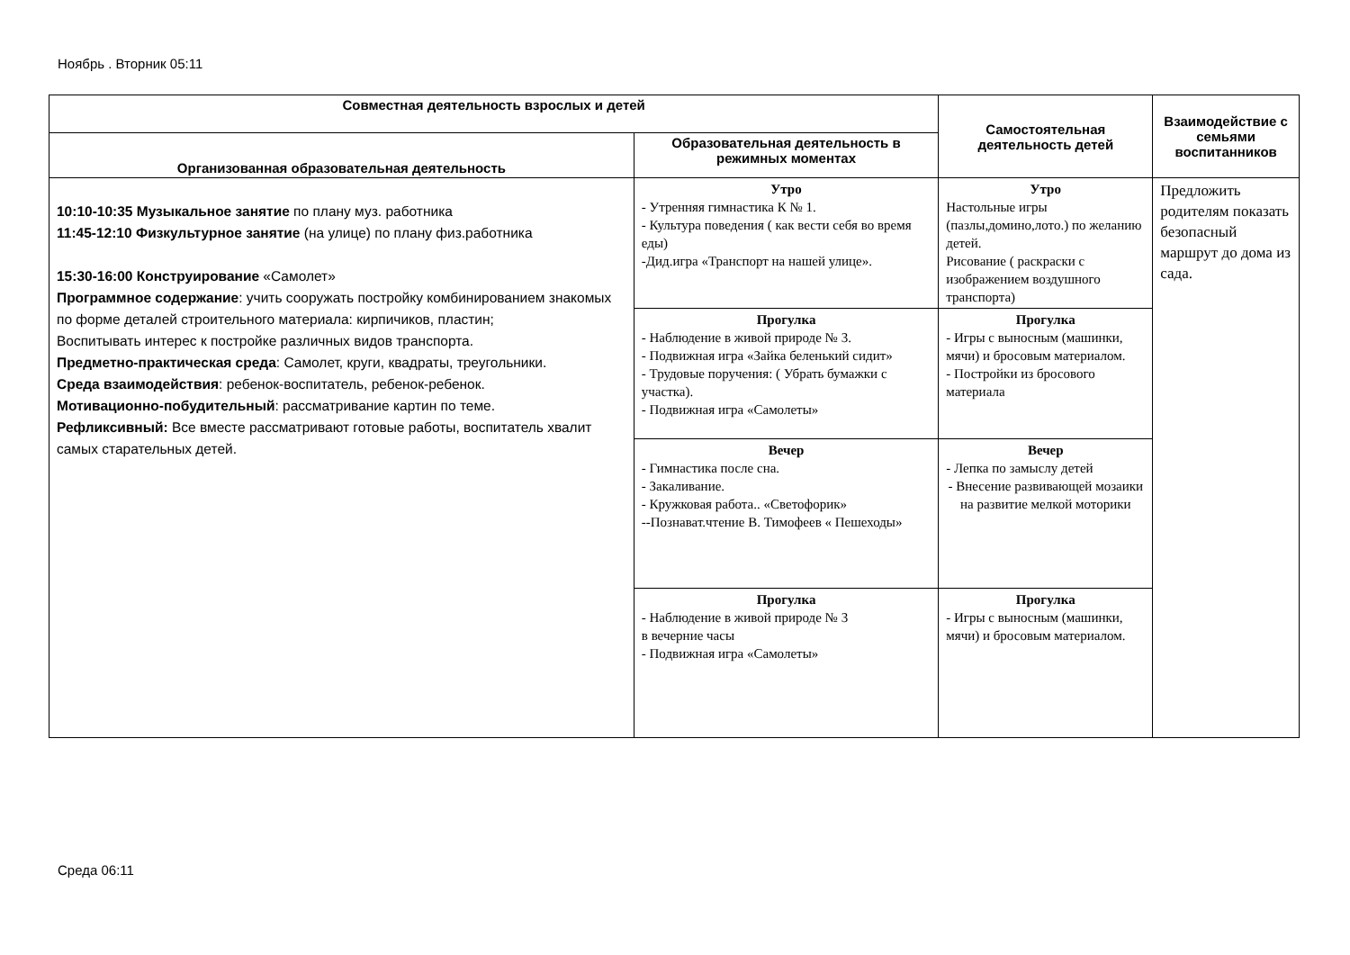Ноябрь . Вторник 05:11
| Совместная деятельность взрослых и детей | | Самостоятельная деятельность детей | Взаимодействие с семьями воспитанников |
| --- | --- | --- | --- |
| Организованная образовательная деятельность | Образовательная деятельность в режимных моментах | | |
| 10:10-10:35 Музыкальное занятие по плану муз. работника 11:45-12:10 Физкультурное занятие (на улице) по плану физ.работника 15:30-16:00 Конструирование «Самолет» Программное содержание : учить сооружать постройку комбинированием знакомых по форме деталей строительного материала: кирпичиков, пластин; Воспитывать интерес к постройке различных видов транспорта. Предметно-практическая среда : Самолет, круги, квадраты, треугольники. Среда взаимодействия : ребенок-воспитатель, ребенок-ребенок. Мотивационно-побудительный : рассматривание картин по теме. Рефликсивный: Все вместе рассматривают готовые работы, воспитатель хвалит самых старательных детей. | Утро - Утренняя гимнастика К № 1. - Культура поведения ( как вести себя во время еды) -Дид.игра «Транспорт на нашей улице». | Утро Настольные игры (пазлы,домино,лото.) по желанию детей. Рисование ( раскраски с изображением воздушного транспорта) | Предложить родителям показать безопасный маршрут до дома из сада. |
| | Прогулка - Наблюдение в живой природе № 3. - Подвижная игра «Зайка беленький сидит» - Трудовые поручения: ( Убрать бумажки с участка). - Подвижная игра «Самолеты» | Прогулка - Игры с выносным (машинки, мячи) и бросовым материалом. - Постройки из бросового материала | |
| | Вечер - Гимнастика после сна. - Закаливание. - Кружковая работа.. «Светофорик» --Познават.чтение В. Тимофеев « Пешеходы» | Вечер - Лепка по замыслу детей - Внесение развивающей мозаики на развитие мелкой моторики | |
| | Прогулка - Наблюдение в живой природе № 3 в вечерние часы - Подвижная игра «Самолеты» | Прогулка - Игры с выносным (машинки, мячи) и бросовым материалом. | |
Среда 06:11